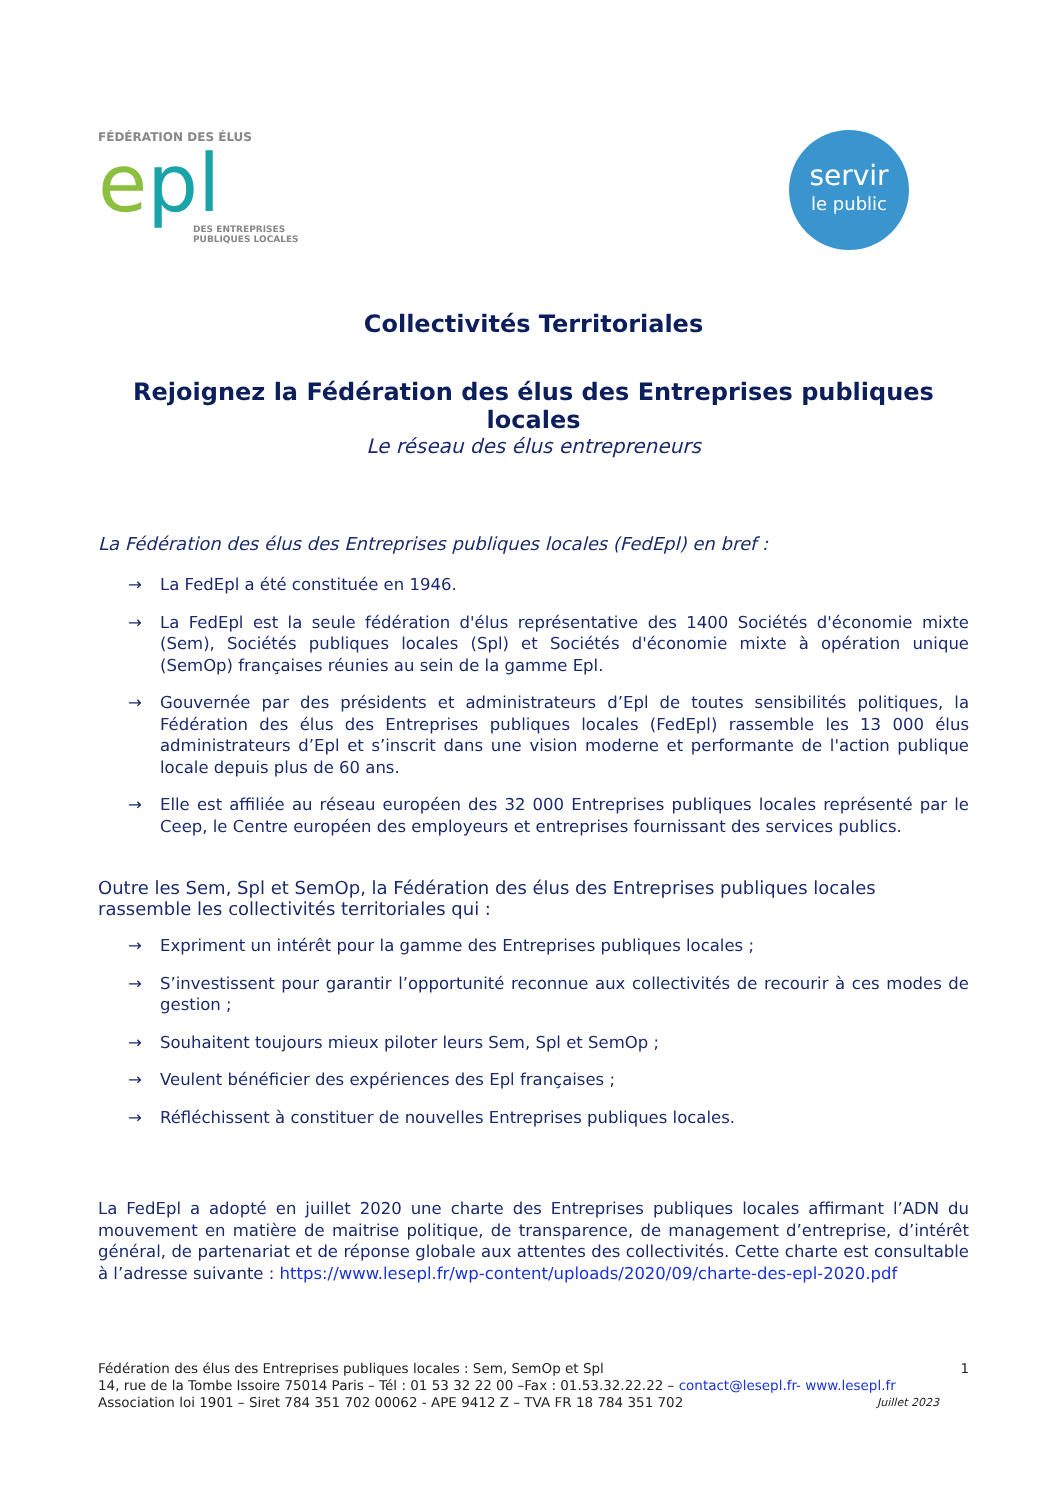FÉDÉRATION DES ÉLUS
epl
DES ENTREPRISES
PUBLIQUES LOCALES
servir
le public
Collectivités Territoriales
Rejoignez la Fédération des élus des Entreprises publiques locales
Le réseau des élus entrepreneurs
La Fédération des élus des Entreprises publiques locales (FedEpl) en bref :
→ La FedEpl a été constituée en 1946.
→ La FedEpl est la seule fédération d'élus représentative des 1400 Sociétés d'économie mixte (Sem), Sociétés publiques locales (Spl) et Sociétés d'économie mixte à opération unique (SemOp) françaises réunies au sein de la gamme Epl.
→ Gouvernée par des présidents et administrateurs d’Epl de toutes sensibilités politiques, la Fédération des élus des Entreprises publiques locales (FedEpl) rassemble les 13 000 élus administrateurs d’Epl et s’inscrit dans une vision moderne et performante de l'action publique locale depuis plus de 60 ans.
→ Elle est affiliée au réseau européen des 32 000 Entreprises publiques locales représenté par le Ceep, le Centre européen des employeurs et entreprises fournissant des services publics.
Outre les Sem, Spl et SemOp, la Fédération des élus des Entreprises publiques locales rassemble les collectivités territoriales qui :
→ Expriment un intérêt pour la gamme des Entreprises publiques locales ;
→ S’investissent pour garantir l’opportunité reconnue aux collectivités de recourir à ces modes de gestion ;
→ Souhaitent toujours mieux piloter leurs Sem, Spl et SemOp ;
→ Veulent bénéficier des expériences des Epl françaises ;
→ Réfléchissent à constituer de nouvelles Entreprises publiques locales.
La FedEpl a adopté en juillet 2020 une charte des Entreprises publiques locales affirmant l’ADN du mouvement en matière de maitrise politique, de transparence, de management d’entreprise, d’intérêt général, de partenariat et de réponse globale aux attentes des collectivités. Cette charte est consultable à l’adresse suivante : https://www.lesepl.fr/wp-content/uploads/2020/09/charte-des-epl-2020.pdf
1 Fédération des élus des Entreprises publiques locales : Sem, SemOp et Spl
14, rue de la Tombe Issoire 75014 Paris – Tél : 01 53 32 22 00 –Fax : 01.53.32.22.22 – contact@lesepl.fr- www.lesepl.fr
Juillet 2023 Association loi 1901 – Siret 784 351 702 00062 - APE 9412 Z – TVA FR 18 784 351 702